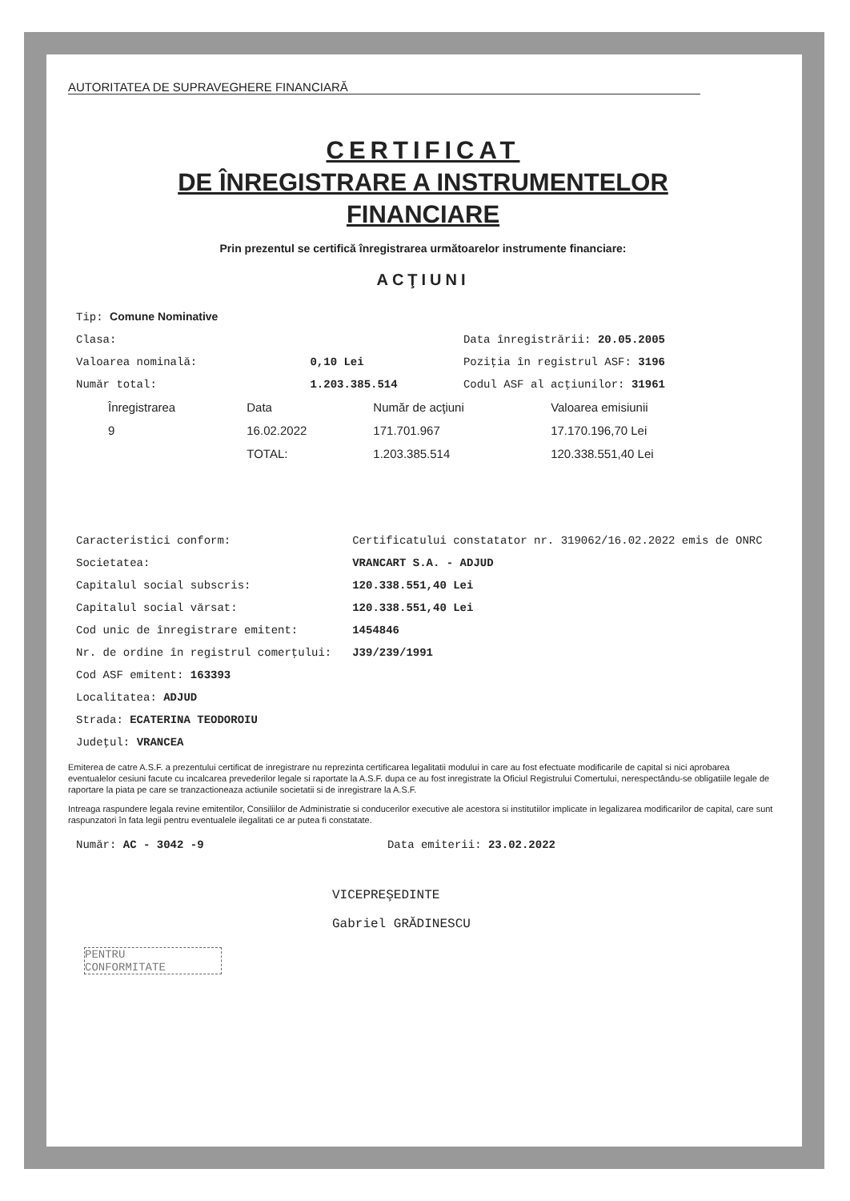AUTORITATEA DE SUPRAVEGHERE FINANCIARĂ
CERTIFICAT
DE ÎNREGISTRARE A INSTRUMENTELOR
FINANCIARE
Prin prezentul se certifică înregistrarea următoarelor instrumente financiare:
ACŢIUNI
| Tip: Comune Nominative | | |
| Clasa: | | Data înregistrării: 20.05.2005 |
| Valoarea nominală: | 0,10 Lei | Poziţia în registrul ASF: 3196 |
| Număr total: | 1.203.385.514 | Codul ASF al acţiunilor: 31961 |
| Înregistrarea | Data | Număr de acţiuni | Valoarea emisiunii |
| --- | --- | --- | --- |
| 9 | 16.02.2022 | 171.701.967 | 17.170.196,70 Lei |
| | TOTAL: | 1.203.385.514 | 120.338.551,40 Lei |
| Caracteristici conform: | Certificatului constatator nr. 319062/16.02.2022 emis de ONRC |
| Societatea: | VRANCART S.A. - ADJUD |
| Capitalul social subscris: | 120.338.551,40 Lei |
| Capitalul social vărsat: | 120.338.551,40 Lei |
| Cod unic de înregistrare emitent: | 1454846 |
| Nr. de ordine în registrul comerţului: | J39/239/1991 |
| Cod ASF emitent: 163393 | |
| Localitatea: ADJUD | |
| Strada: ECATERINA TEODOROIU | |
| Judeţul: VRANCEA | |
Emiterea de catre A.S.F. a prezentului certificat de inregistrare nu reprezinta certificarea legalitatii modului in care au fost efectuate modificarile de capital si nici aprobarea eventualelor cesiuni facute cu incalcarea prevederilor legale si raportate la A.S.F. dupa ce au fost inregistrate la Oficiul Registrului Comertului, nerespectându-se obligatiile legale de raportare la piata pe care se tranzactioneaza actiunile societatii si de inregistrare la A.S.F.
Intreaga raspundere legala revine emitentilor, Consiliilor de Administratie si conducerilor executive ale acestora si institutiilor implicate in legalizarea modificarilor de capital, care sunt raspunzatori în fata legii pentru eventualele ilegalitati ce ar putea fi constatate.
| Număr: AC - 3042 -9 | Data emiterii: 23.02.2022 |
VICEPREŞEDINTE
Gabriel GRĂDINESCU
PENTRU
CONFORMITATE